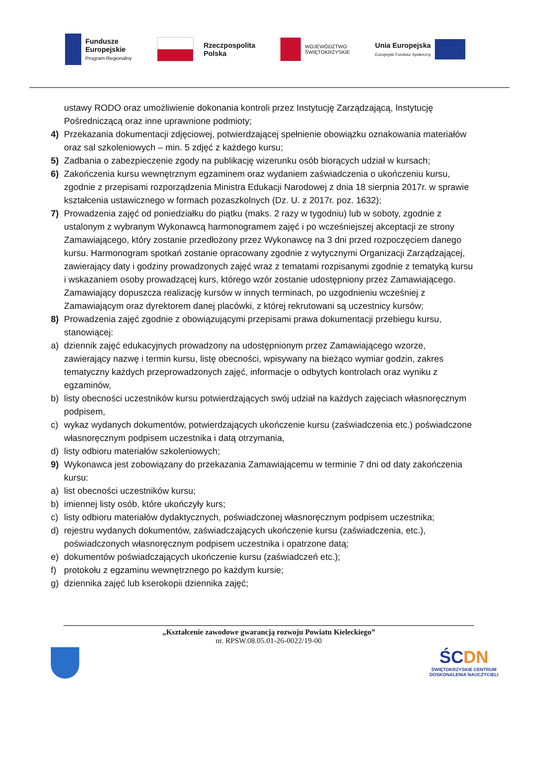Fundusze
Europejskie
Program Regionalny
Rzeczpospolita
Polska
WOJEWÓDZTWO
ŚWIĘTOKRZYSKIE
Unia Europejska
Europejski Fundusz Społeczny
ustawy RODO oraz umożliwienie dokonania kontroli przez Instytucję Zarządzającą, Instytucję Pośredniczącą oraz inne uprawnione podmioty;
4) Przekazania dokumentacji zdjęciowej, potwierdzającej spełnienie obowiązku oznakowania materiałów oraz sal szkoleniowych – min. 5 zdjęć z każdego kursu;
5) Zadbania o zabezpieczenie zgody na publikację wizerunku osób biorących udział w kursach;
6) Zakończenia kursu wewnętrznym egzaminem oraz wydaniem zaświadczenia o ukończeniu kursu, zgodnie z przepisami rozporządzenia Ministra Edukacji Narodowej z dnia 18 sierpnia 2017r. w sprawie kształcenia ustawicznego w formach pozaszkolnych (Dz. U. z 2017r. poz. 1632);
7) Prowadzenia zajęć od poniedziałku do piątku (maks. 2 razy w tygodniu) lub w soboty, zgodnie z ustalonym z wybranym Wykonawcą harmonogramem zajęć i po wcześniejszej akceptacji ze strony Zamawiającego, który zostanie przedłożony przez Wykonawcę na 3 dni przed rozpoczęciem danego kursu. Harmonogram spotkań zostanie opracowany zgodnie z wytycznymi Organizacji Zarządzającej, zawierający daty i godziny prowadzonych zajęć wraz z tematami rozpisanymi zgodnie z tematyką kursu i wskazaniem osoby prowadzącej kurs, którego wzór zostanie udostępniony przez Zamawiającego. Zamawiający dopuszcza realizację kursów w innych terminach, po uzgodnieniu wcześniej z Zamawiającym oraz dyrektorem danej placówki, z której rekrutowani są uczestnicy kursów;
8) Prowadzenia zajęć zgodnie z obowiązującymi przepisami prawa dokumentacji przebiegu kursu, stanowiącej:
a) dziennik zajęć edukacyjnych prowadzony na udostępnionym przez Zamawiającego wzorze, zawierający nazwę i termin kursu, listę obecności, wpisywany na bieżąco wymiar godzin, zakres tematyczny każdych przeprowadzonych zajęć, informacje o odbytych kontrolach oraz wyniku z egzaminów,
b) listy obecności uczestników kursu potwierdzających swój udział na każdych zajęciach własnoręcznym podpisem,
c) wykaz wydanych dokumentów, potwierdzających ukończenie kursu (zaświadczenia etc.) poświadczone własnoręcznym podpisem uczestnika i datą otrzymania,
d) listy odbioru materiałów szkoleniowych;
9) Wykonawca jest zobowiązany do przekazania Zamawiającemu w terminie 7 dni od daty zakończenia kursu:
a) list obecności uczestników kursu;
b) imiennej listy osób, które ukończyły kurs;
c) listy odbioru materiałów dydaktycznych, poświadczonej własnoręcznym podpisem uczestnika;
d) rejestru wydanych dokumentów, zaświadczających ukończenie kursu (zaświadczenia, etc.), poświadczonych własnoręcznym podpisem uczestnika i opatrzone datą;
e) dokumentów poświadczających ukończenie kursu (zaświadczeń etc.);
f) protokołu z egzaminu wewnętrznego po każdym kursie;
g) dziennika zajęć lub kserokopii dziennika zajęć;
„Kształcenie zawodowe gwarancją rozwoju Powiatu Kieleckiego”
nr. RPSW.08.05.01-26-0022/19-00
ŚCDN
ŚWIĘTOKRZYSKIE CENTRUM
DOSKONALENIA NAUCZYCIELI